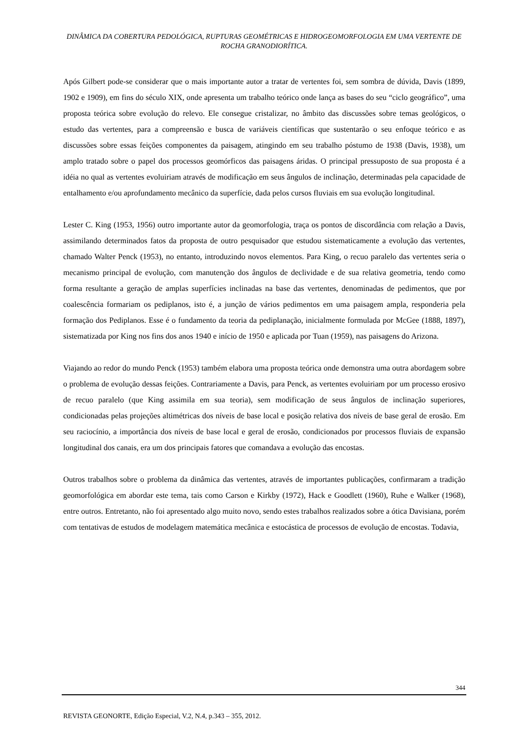DINÂMICA DA COBERTURA PEDOLÓGICA, RUPTURAS GEOMÉTRICAS E HIDROGEOMORFOLOGIA EM UMA VERTENTE DE ROCHA GRANODIORÍTICA.
Após Gilbert pode-se considerar que o mais importante autor a tratar de vertentes foi, sem sombra de dúvida, Davis (1899, 1902 e 1909), em fins do século XIX, onde apresenta um trabalho teórico onde lança as bases do seu “ciclo geográfico”, uma proposta teórica sobre evolução do relevo. Ele consegue cristalizar, no âmbito das discussões sobre temas geológicos, o estudo das vertentes, para a compreensão e busca de variáveis científicas que sustentarão o seu enfoque teórico e as discussões sobre essas feições componentes da paisagem, atingindo em seu trabalho póstumo de 1938 (Davis, 1938), um amplo tratado sobre o papel dos processos geomórficos das paisagens áridas. O principal pressuposto de sua proposta é a idéia no qual as vertentes evoluiriam através de modificação em seus ângulos de inclinação, determinadas pela capacidade de entalhamento e/ou aprofundamento mecânico da superfície, dada pelos cursos fluviais em sua evolução longitudinal.
Lester C. King (1953, 1956) outro importante autor da geomorfologia, traça os pontos de discordância com relação a Davis, assimilando determinados fatos da proposta de outro pesquisador que estudou sistematicamente a evolução das vertentes, chamado Walter Penck (1953), no entanto, introduzindo novos elementos. Para King, o recuo paralelo das vertentes seria o mecanismo principal de evolução, com manutenção dos ângulos de declividade e de sua relativa geometria, tendo como forma resultante a geração de amplas superfícies inclinadas na base das vertentes, denominadas de pedimentos, que por coalescência formariam os pediplanos, isto é, a junção de vários pedimentos em uma paisagem ampla, responderia pela formação dos Pediplanos. Esse é o fundamento da teoria da pediplanação, inicialmente formulada por McGee (1888, 1897), sistematizada por King nos fins dos anos 1940 e início de 1950 e aplicada por Tuan (1959), nas paisagens do Arizona.
Viajando ao redor do mundo Penck (1953) também elabora uma proposta teórica onde demonstra uma outra abordagem sobre o problema de evolução dessas feições. Contrariamente a Davis, para Penck, as vertentes evoluiriam por um processo erosivo de recuo paralelo (que King assimila em sua teoria), sem modificação de seus ângulos de inclinação superiores, condicionadas pelas projeções altimétricas dos níveis de base local e posição relativa dos níveis de base geral de erosão. Em seu raciocínio, a importância dos níveis de base local e geral de erosão, condicionados por processos fluviais de expansão longitudinal dos canais, era um dos principais fatores que comandava a evolução das encostas.
Outros trabalhos sobre o problema da dinâmica das vertentes, através de importantes publicações, confirmaram a tradição geomorfológica em abordar este tema, tais como Carson e Kirkby (1972), Hack e Goodlett (1960), Ruhe e Walker (1968), entre outros. Entretanto, não foi apresentado algo muito novo, sendo estes trabalhos realizados sobre a ótica Davisiana, porém com tentativas de estudos de modelagem matemática mecânica e estocástica de processos de evolução de encostas. Todavia,
344
REVISTA GEONORTE, Edição Especial, V.2, N.4, p.343 – 355, 2012.